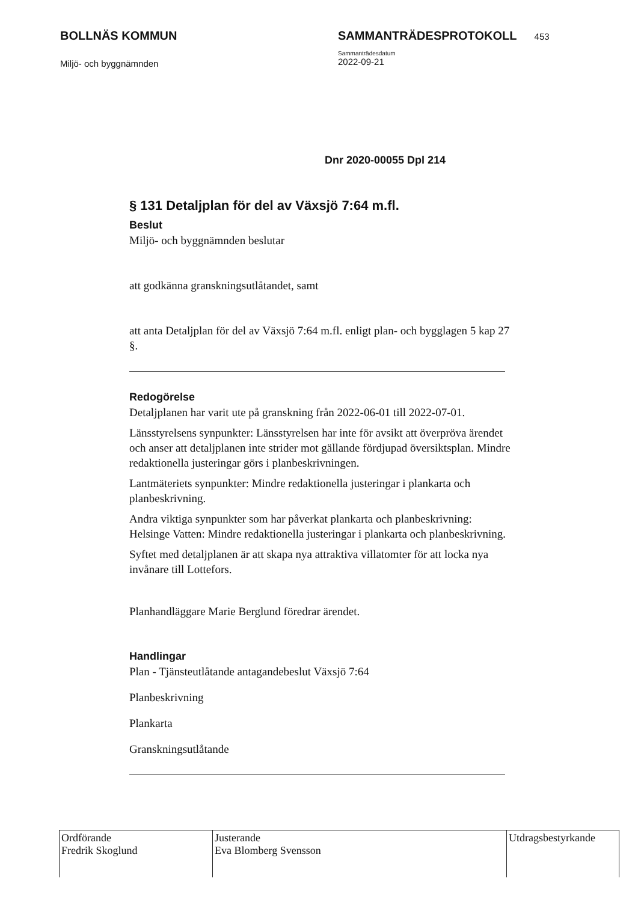BOLLNÄS KOMMUN
Miljö- och byggnämnden
SAMMANTRÄDESPROTOKOLL 453
Sammanträdesdatum
2022-09-21
Dnr 2020-00055 Dpl 214
§ 131 Detaljplan för del av Växsjö 7:64 m.fl.
Beslut
Miljö- och byggnämnden beslutar
att godkänna granskningsutlåtandet, samt
att anta Detaljplan för del av Växsjö 7:64 m.fl. enligt plan- och bygglagen 5 kap 27 §.
Redogörelse
Detaljplanen har varit ute på granskning från 2022-06-01 till 2022-07-01.
Länsstyrelsens synpunkter: Länsstyrelsen har inte för avsikt att överpröva ärendet och anser att detaljplanen inte strider mot gällande fördjupad översiktsplan. Mindre redaktionella justeringar görs i planbeskrivningen.
Lantmäteriets synpunkter: Mindre redaktionella justeringar i plankarta och planbeskrivning.
Andra viktiga synpunkter som har påverkat plankarta och planbeskrivning:
Helsinge Vatten: Mindre redaktionella justeringar i plankarta och planbeskrivning.
Syftet med detaljplanen är att skapa nya attraktiva villatomter för att locka nya invånare till Lottefors.
Planhandläggare Marie Berglund föredrar ärendet.
Handlingar
Plan - Tjänsteutlåtande antagandebeslut Växsjö 7:64
Planbeskrivning
Plankarta
Granskningsutlåtande
| Ordförande Fredrik Skoglund | Justerande Eva Blomberg Svensson | Utdragsbestyrkande |